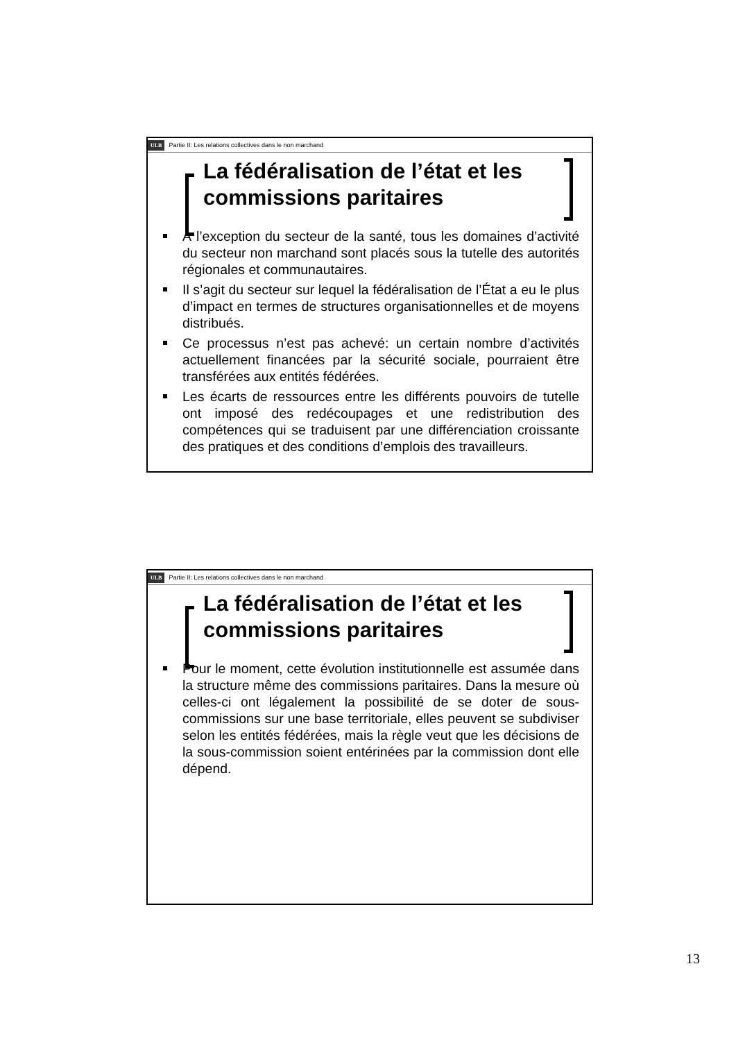ULB Partie II: Les relations collectives dans le non marchand
La fédéralisation de l’état et les
commissions paritaires
À l’exception du secteur de la santé, tous les domaines d’activité du secteur non marchand sont placés sous la tutelle des autorités régionales et communautaires.
Il s’agit du secteur sur lequel la fédéralisation de l’État a eu le plus d’impact en termes de structures organisationnelles et de moyens distribués.
Ce processus n’est pas achevé: un certain nombre d’activités actuellement financées par la sécurité sociale, pourraient être transférées aux entités fédérées.
Les écarts de ressources entre les différents pouvoirs de tutelle ont imposé des redécoupages et une redistribution des compétences qui se traduisent par une différenciation croissante des pratiques et des conditions d’emplois des travailleurs.
ULB Partie II: Les relations collectives dans le non marchand
La fédéralisation de l’état et les
commissions paritaires
Pour le moment, cette évolution institutionnelle est assumée dans la structure même des commissions paritaires. Dans la mesure où celles-ci ont légalement la possibilité de se doter de sous-commissions sur une base territoriale, elles peuvent se subdiviser selon les entités fédérées, mais la règle veut que les décisions de la sous-commission soient entérinées par la commission dont elle dépend.
13